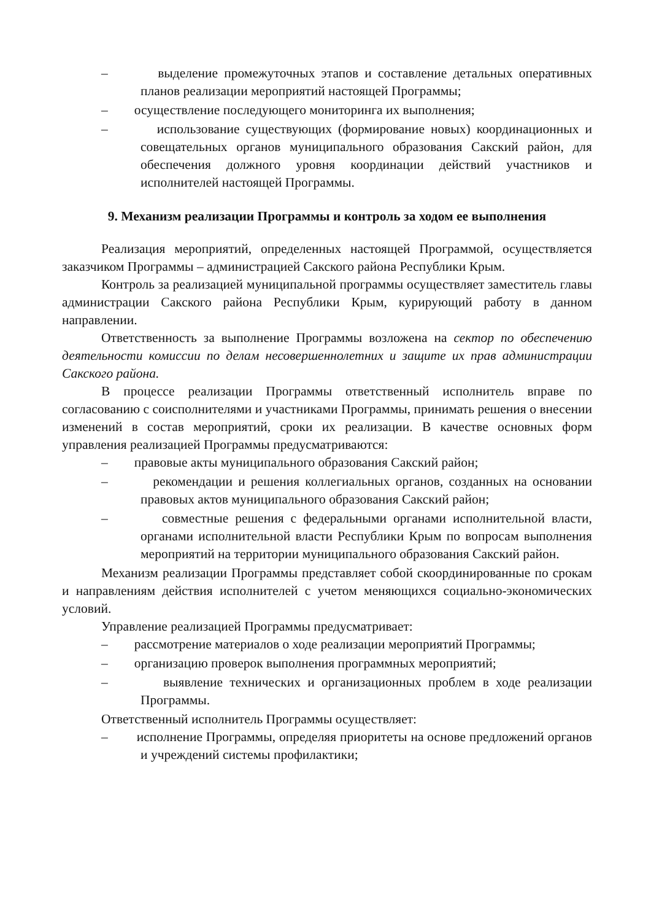– выделение промежуточных этапов и составление детальных оперативных планов реализации мероприятий настоящей Программы;
– осуществление последующего мониторинга их выполнения;
– использование существующих (формирование новых) координационных и совещательных органов муниципального образования Сакский район, для обеспечения должного уровня координации действий участников и исполнителей настоящей Программы.
9. Механизм реализации Программы и контроль за ходом ее выполнения
Реализация мероприятий, определенных настоящей Программой, осуществляется заказчиком Программы – администрацией Сакского района Республики Крым.
Контроль за реализацией муниципальной программы осуществляет заместитель главы администрации Сакского района Республики Крым, курирующий работу в данном направлении.
Ответственность за выполнение Программы возложена на сектор по обеспечению деятельности комиссии по делам несовершеннолетних и защите их прав администрации Сакского района.
В процессе реализации Программы ответственный исполнитель вправе по согласованию с соисполнителями и участниками Программы, принимать решения о внесении изменений в состав мероприятий, сроки их реализации. В качестве основных форм управления реализацией Программы предусматриваются:
– правовые акты муниципального образования Сакский район;
– рекомендации и решения коллегиальных органов, созданных на основании правовых актов муниципального образования Сакский район;
– совместные решения с федеральными органами исполнительной власти, органами исполнительной власти Республики Крым по вопросам выполнения мероприятий на территории муниципального образования Сакский район.
Механизм реализации Программы представляет собой скоординированные по срокам и направлениям действия исполнителей с учетом меняющихся социально-экономических условий.
Управление реализацией Программы предусматривает:
– рассмотрение материалов о ходе реализации мероприятий Программы;
– организацию проверок выполнения программных мероприятий;
– выявление технических и организационных проблем в ходе реализации Программы.
Ответственный исполнитель Программы осуществляет:
– исполнение Программы, определяя приоритеты на основе предложений органов и учреждений системы профилактики;